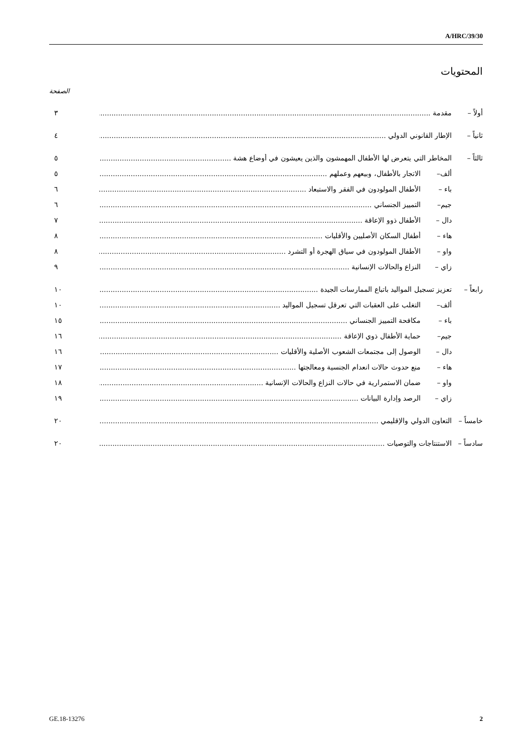A/HRC/39/30
المحتويات
الصفحة
أولاً – مقدمة ٣
ثانياً – الإطار القانوني الدولي ٤
ثالثاً – المخاطر التي يتعرض لها الأطفال المهمشون والذين يعيشون في أوضاع هشة ٥
ألف– الاتجار بالأطفال، وبيعهم وعملهم ٥
باء – الأطفال المولودون في الفقر والاستبعاد ٦
جيم– التمييز الجنساني ٦
دال – الأطفال ذوو الإعاقة ٧
هاء – أطفال السكان الأصليين والأقليات ٨
واو – الأطفال المولودون في سياق الهجرة أو التشرد ٨
زاي – النزاع والحالات الإنسانية ٩
رابعاً – تعزيز تسجيل المواليد باتباع الممارسات الجيدة ١٠
ألف– التغلب على العقبات التي تعرقل تسجيل المواليد ١٠
باء – مكافحة التمييز الجنساني ١٥
جيم– حماية الأطفال ذوي الإعاقة ١٦
دال – الوصول إلى مجتمعات الشعوب الأصلية والأقليات ١٦
هاء – منع حدوث حالات انعدام الجنسية ومعالجتها ١٧
واو – ضمان الاستمرارية في حالات النزاع والحالات الإنسانية ١٨
زاي – الرصد وإدارة البيانات ١٩
خامساً – التعاون الدولي والإقليمي ٢٠
سادساً – الاستنتاجات والتوصيات ٢٠
GE.18-13276 2